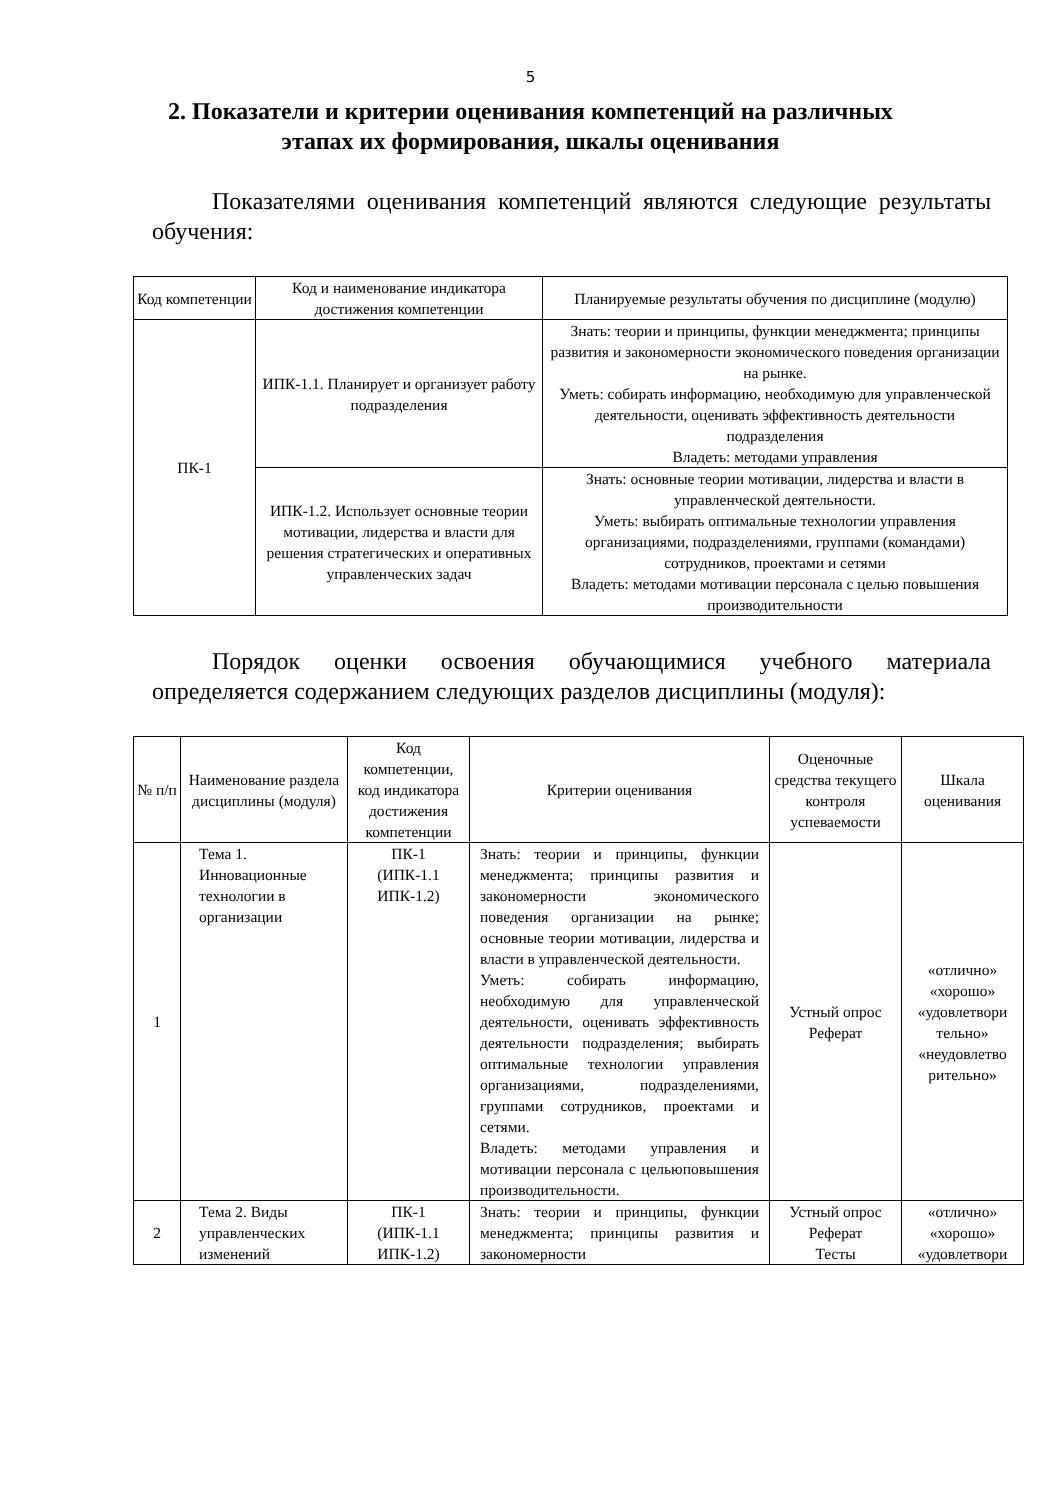5
2. Показатели и критерии оценивания компетенций на различных этапах их формирования, шкалы оценивания
Показателями оценивания компетенций являются следующие результаты обучения:
| Код компетенции | Код и наименование индикатора достижения компетенции | Планируемые результаты обучения по дисциплине (модулю) |
| --- | --- | --- |
| ПК-1 | ИПК-1.1. Планирует и организует работу подразделения | Знать: теории и принципы, функции менеджмента; принципы развития и закономерности экономического поведения организации на рынке. Уметь: собирать информацию, необходимую для управленческой деятельности, оценивать эффективность деятельности подразделения Владеть: методами управления |
| | ИПК-1.2. Использует основные теории мотивации, лидерства и власти для решения стратегических и оперативных управленческих задач | Знать: основные теории мотивации, лидерства и власти в управленческой деятельности. Уметь: выбирать оптимальные технологии управления организациями, подразделениями, группами (командами) сотрудников, проектами и сетями Владеть: методами мотивации персонала с целью повышения производительности |
Порядок оценки освоения обучающимися учебного материала определяется содержанием следующих разделов дисциплины (модуля):
| № п/п | Наименование раздела дисциплины (модуля) | Код компетенции, код индикатора достижения компетенции | Критерии оценивания | Оценочные средства текущего контроля успеваемости | Шкала оценивания |
| --- | --- | --- | --- | --- | --- |
| 1 | Тема 1. Инновационные технологии в организации | ПК-1 (ИПК-1.1 ИПК-1.2) | Знать: теории и принципы, функции менеджмента; принципы развития и закономерности экономического поведения организации на рынке; основные теории мотивации, лидерства и власти в управленческой деятельности. Уметь: собирать информацию, необходимую для управленческой деятельности, оценивать эффективность деятельности подразделения; выбирать оптимальные технологии управления организациями, подразделениями, группами сотрудников, проектами и сетями. Владеть: методами управления и мотивации персонала с цельюповышения производительности. | Устный опрос Реферат | «отлично» «хорошо» «удовлетвори тельно» «неудовлетво рительно» |
| 2 | Тема 2. Виды управленческих изменений | ПК-1 (ИПК-1.1 ИПК-1.2) | Знать: теории и принципы, функции менеджмента; принципы развития и закономерности | Устный опрос Реферат Тесты | «отлично» «хорошо» «удовлетвори |